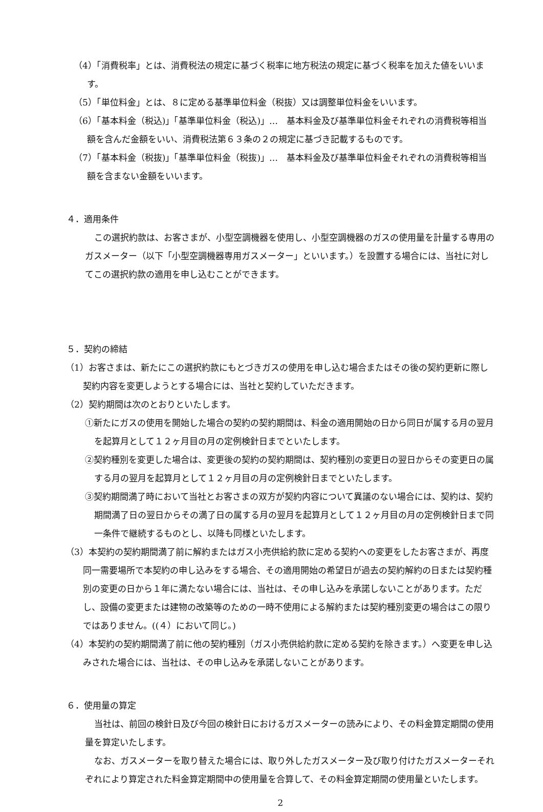（4）「消費税率」とは、消費税法の規定に基づく税率に地方税法の規定に基づく税率を加えた値をいいます。
（5）「単位料金」とは、８に定める基準単位料金（税抜）又は調整単位料金をいいます。
（6）「基本料金（税込)」「基準単位料金（税込)」…　基本料金及び基準単位料金それぞれの消費税等相当額を含んだ金額をいい、消費税法第６３条の２の規定に基づき記載するものです。
（7）「基本料金（税抜)」「基準単位料金（税抜)」…　基本料金及び基準単位料金それぞれの消費税等相当額を含まない金額をいいます。
４．適用条件
この選択約款は、お客さまが、小型空調機器を使用し、小型空調機器のガスの使用量を計量する専用のガスメーター（以下「小型空調機器専用ガスメーター」といいます。）を設置する場合には、当社に対してこの選択約款の適用を申し込むことができます。
５．契約の締結
（1）お客さまは、新たにこの選択約款にもとづきガスの使用を申し込む場合またはその後の契約更新に際し契約内容を変更しようとする場合には、当社と契約していただきます。
（2）契約期間は次のとおりといたします。
①新たにガスの使用を開始した場合の契約の契約期間は、料金の適用開始の日から同日が属する月の翌月を起算月として１２ヶ月目の月の定例検針日までといたします。
②契約種別を変更した場合は、変更後の契約の契約期間は、契約種別の変更日の翌日からその変更日の属する月の翌月を起算月として１２ヶ月目の月の定例検針日までといたします。
③契約期間満了時において当社とお客さまの双方が契約内容について異議のない場合には、契約は、契約期間満了日の翌日からその満了日の属する月の翌月を起算月として１２ヶ月目の月の定例検針日まで同一条件で継続するものとし、以降も同様といたします。
（3）本契約の契約期間満了前に解約またはガス小売供給約款に定める契約への変更をしたお客さまが、再度同一需要場所で本契約の申し込みをする場合、その適用開始の希望日が過去の契約解約の日または契約種別の変更の日から１年に満たない場合には、当社は、その申し込みを承諾しないことがあります。ただし、設備の変更または建物の改築等のための一時不使用による解約または契約種別変更の場合はこの限りではありません。((４）において同じ。)
（4）本契約の契約期間満了前に他の契約種別（ガス小売供給約款に定める契約を除きます。）へ変更を申し込みされた場合には、当社は、その申し込みを承諾しないことがあります。
６．使用量の算定
当社は、前回の検針日及び今回の検針日におけるガスメーターの読みにより、その料金算定期間の使用量を算定いたします。
なお、ガスメーターを取り替えた場合には、取り外したガスメーター及び取り付けたガスメーターそれぞれにより算定された料金算定期間中の使用量を合算して、その料金算定期間の使用量といたします。
2